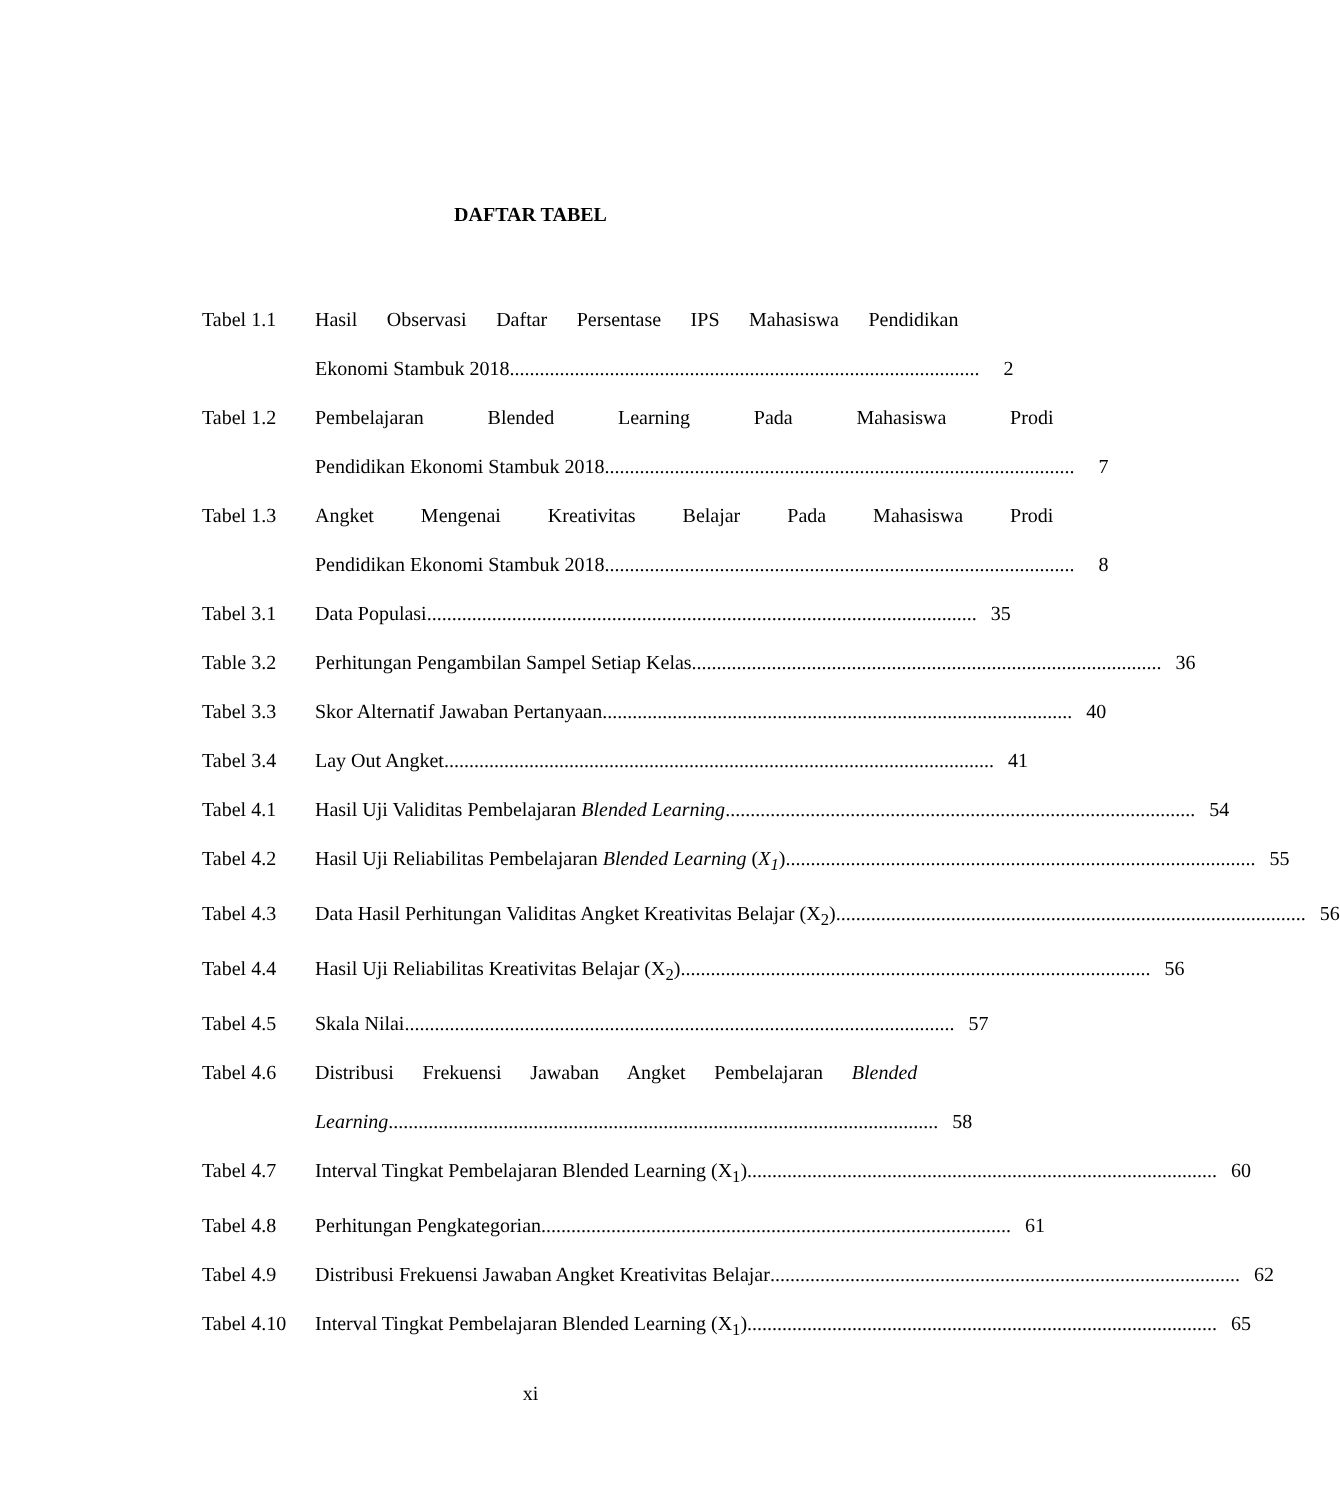DAFTAR TABEL
Tabel 1.1 Hasil Observasi Daftar Persentase IPS Mahasiswa Pendidikan
Ekonomi Stambuk 2018.............................................................................................. 2
Tabel 1.2 Pembelajaran Blended Learning Pada Mahasiswa Prodi
Pendidikan Ekonomi Stambuk 2018 .............................................................................................. 7
Tabel 1.3 Angket Mengenai Kreativitas Belajar Pada Mahasiswa Prodi
Pendidikan Ekonomi Stambuk 2018.............................................................................................. 8
Tabel 3.1 Data Populasi .............................................................................................................. 35
Table 3.2 Perhitungan Pengambilan Sampel Setiap Kelas .............................................................................................. 36
Tabel 3.3 Skor Alternatif Jawaban Pertanyaan.............................................................................................. 40
Tabel 3.4 Lay Out Angket .............................................................................................................. 41
Tabel 4.1 Hasil Uji Validitas Pembelajaran Blended Learning .............................................................................................. 54
Tabel 4.2 Hasil Uji Reliabilitas Pembelajaran Blended Learning (X<sub>1</sub>) .............................................................................................. 55
Tabel 4.3 Data Hasil Perhitungan Validitas Angket Kreativitas Belajar (X<sub>2</sub>).............................................................................................. 56
Tabel 4.4 Hasil Uji Reliabilitas Kreativitas Belajar (X<sub>2</sub>) .............................................................................................. 56
Tabel 4.5 Skala Nilai .............................................................................................................. 57
Tabel 4.6 Distribusi Frekuensi Jawaban Angket Pembelajaran Blended
Learning.............................................................................................................. 58
Tabel 4.7 Interval Tingkat Pembelajaran Blended Learning (X<sub>1</sub>) .............................................................................................. 60
Tabel 4.8 Perhitungan Pengkategorian .............................................................................................. 61
Tabel 4.9 Distribusi Frekuensi Jawaban Angket Kreativitas Belajar .............................................................................................. 62
Tabel 4.10
Interval Tingkat Pembelajaran Blended Learning (X<sub>1</sub>) .............................................................................................. 65
xi